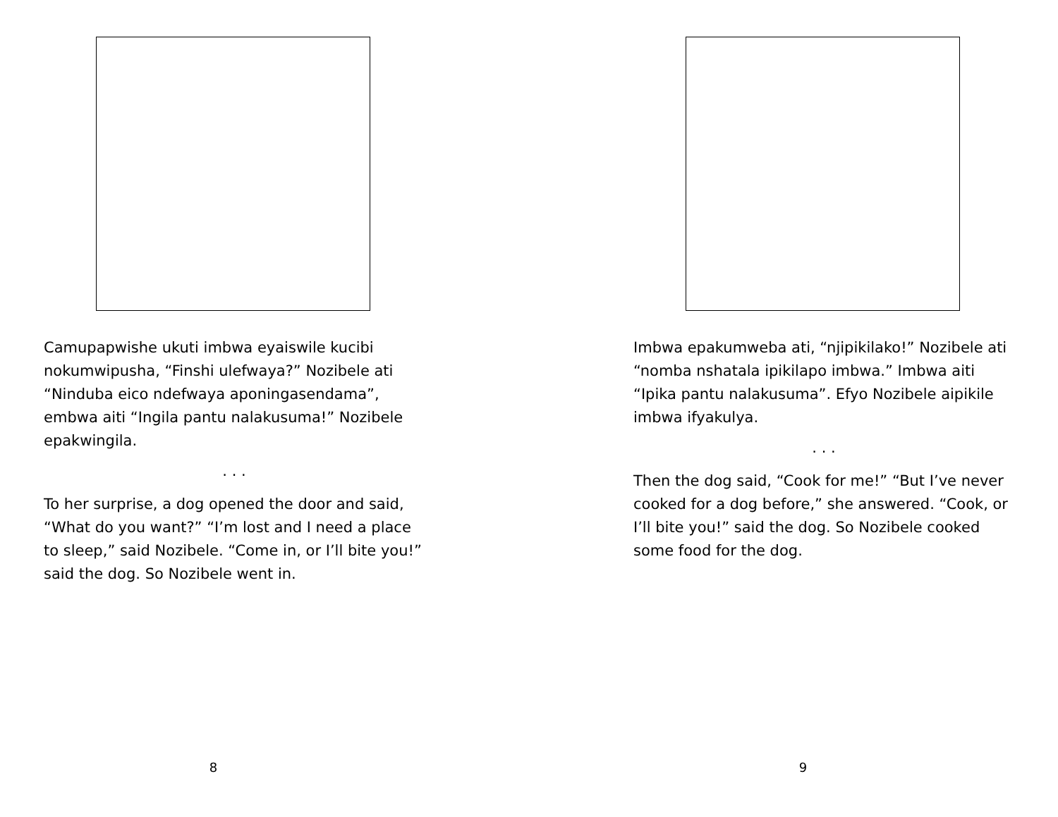Camupapwishe ukuti imbwa eyaiswile kucibi nokumwipusha, “Finshi ulefwaya?” Nozibele ati “Ninduba eico ndefwaya aponingasendama”, embwa aiti “Ingila pantu nalakusuma!” Nozibele epakwingila.
. . .
To her surprise, a dog opened the door and said, “What do you want?” “I’m lost and I need a place to sleep,” said Nozibele. “Come in, or I’ll bite you!” said the dog. So Nozibele went in.
8
Imbwa epakumweba ati, “njipikilako!” Nozibele ati “nomba nshatala ipikilapo imbwa.” Imbwa aiti “Ipika pantu nalakusuma”. Efyo Nozibele aipikile imbwa ifyakulya.
. . .
Then the dog said, “Cook for me!” “But I’ve never cooked for a dog before,” she answered. “Cook, or I’ll bite you!” said the dog. So Nozibele cooked some food for the dog.
9